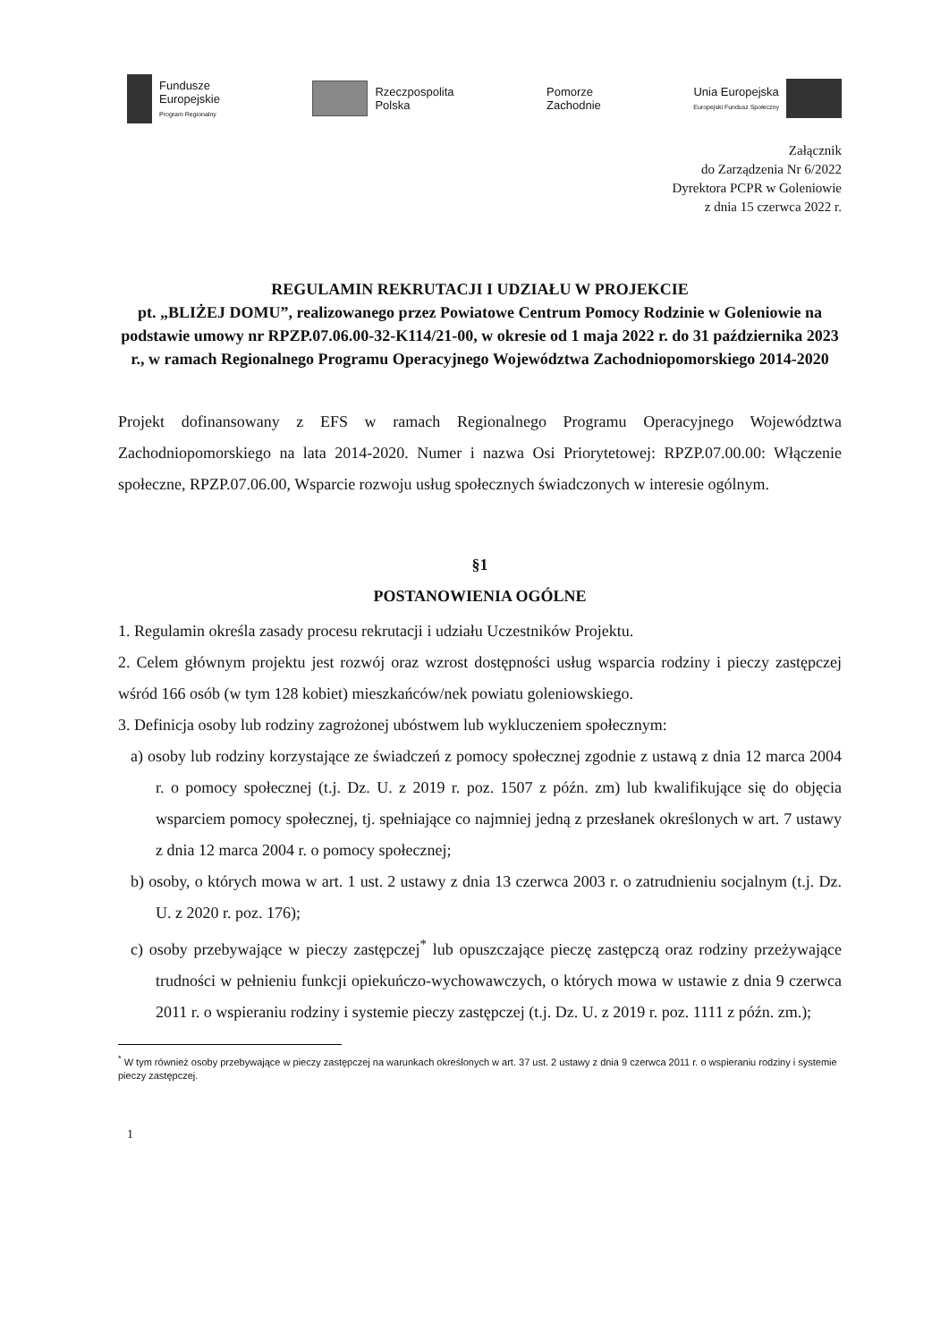Fundusze
Europejskie
Program Regionalny
Rzeczpospolita
Polska
Pomorze
Zachodnie
Unia Europejska
Europejski Fundusz Społeczny
Załącznik
do Zarządzenia Nr 6/2022
Dyrektora PCPR w Goleniowie
z dnia 15 czerwca 2022 r.
REGULAMIN REKRUTACJI I UDZIAŁU W PROJEKCIE
pt. „BLIŻEJ DOMU”, realizowanego przez Powiatowe Centrum Pomocy Rodzinie w Goleniowie na podstawie umowy nr RPZP.07.06.00-32-K114/21-00, w okresie od 1 maja 2022 r. do 31 października 2023 r., w ramach Regionalnego Programu Operacyjnego Województwa Zachodniopomorskiego 2014-2020
Projekt dofinansowany z EFS w ramach Regionalnego Programu Operacyjnego Województwa Zachodniopomorskiego na lata 2014-2020. Numer i nazwa Osi Priorytetowej: RPZP.07.00.00: Włączenie społeczne, RPZP.07.06.00, Wsparcie rozwoju usług społecznych świadczonych w interesie ogólnym.
§1
POSTANOWIENIA OGÓLNE
1. Regulamin określa zasady procesu rekrutacji i udziału Uczestników Projektu.
2. Celem głównym projektu jest rozwój oraz wzrost dostępności usług wsparcia rodziny i pieczy zastępczej wśród 166 osób (w tym 128 kobiet) mieszkańców/nek powiatu goleniowskiego.
3. Definicja osoby lub rodziny zagrożonej ubóstwem lub wykluczeniem społecznym:
a) osoby lub rodziny korzystające ze świadczeń z pomocy społecznej zgodnie z ustawą z dnia 12 marca 2004 r. o pomocy społecznej (t.j. Dz. U. z 2019 r. poz. 1507 z późn. zm) lub kwalifikujące się do objęcia wsparciem pomocy społecznej, tj. spełniające co najmniej jedną z przesłanek określonych w art. 7 ustawy z dnia 12 marca 2004 r. o pomocy społecznej;
b) osoby, o których mowa w art. 1 ust. 2 ustawy z dnia 13 czerwca 2003 r. o zatrudnieniu socjalnym (t.j. Dz. U. z 2020 r. poz. 176);
c) osoby przebywające w pieczy zastępczej<sup>*</sup> lub opuszczające pieczę zastępczą oraz rodziny przeżywające trudności w pełnieniu funkcji opiekuńczo-wychowawczych, o których mowa w ustawie z dnia 9 czerwca 2011 r. o wspieraniu rodziny i systemie pieczy zastępczej (t.j. Dz. U. z 2019 r. poz. 1111 z późn. zm.);
<sup>*</sup> W tym również osoby przebywające w pieczy zastępczej na warunkach określonych w art. 37 ust. 2 ustawy z dnia 9 czerwca 2011 r. o wspieraniu rodziny i systemie pieczy zastępczej.
1